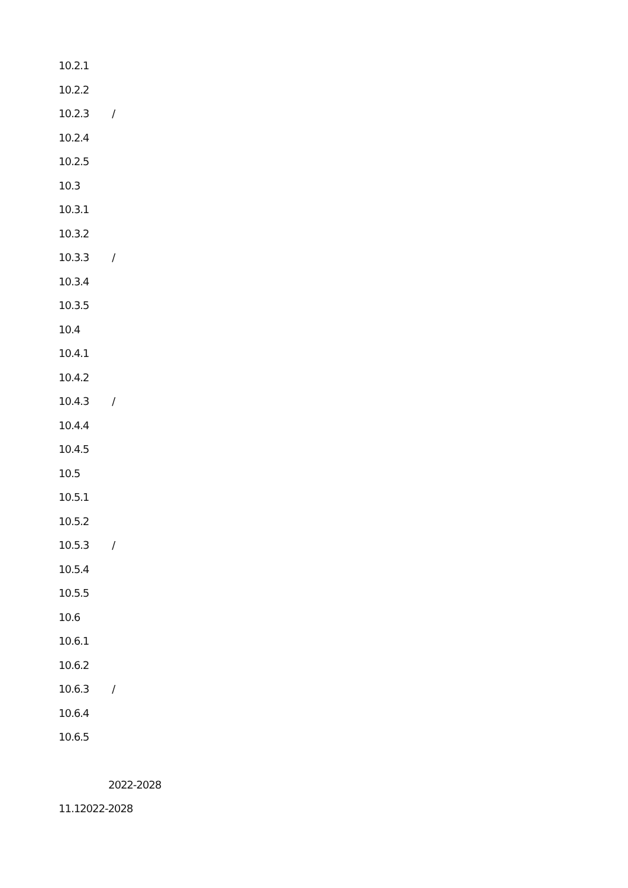10.2.1
10.2.2
10.2.3 /
10.2.4
10.2.5
10.3
10.3.1
10.3.2
10.3.3 /
10.3.4
10.3.5
10.4
10.4.1
10.4.2
10.4.3 /
10.4.4
10.4.5
10.5
10.5.1
10.5.2
10.5.3 /
10.5.4
10.5.5
10.6
10.6.1
10.6.2
10.6.3 /
10.6.4
10.6.5
2022-2028
11.12022-2028